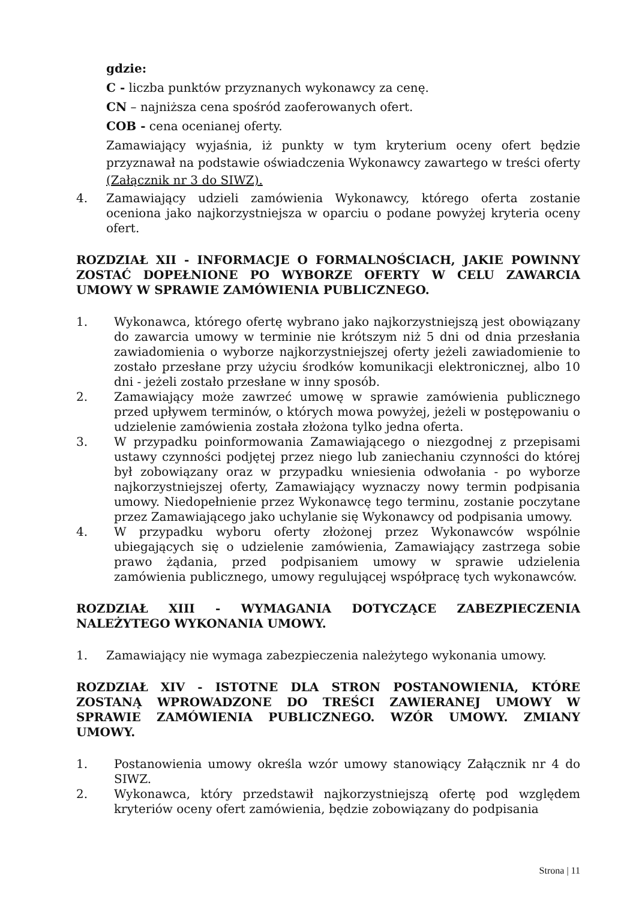gdzie:
C - liczba punktów przyznanych wykonawcy za cenę.
CN – najniższa cena spośród zaoferowanych ofert.
COB - cena ocenianej oferty.
Zamawiający wyjaśnia, iż punkty w tym kryterium oceny ofert będzie przyznawał na podstawie oświadczenia Wykonawcy zawartego w treści oferty (Załącznik nr 3 do SIWZ).
4. Zamawiający udzieli zamówienia Wykonawcy, którego oferta zostanie oceniona jako najkorzystniejsza w oparciu o podane powyżej kryteria oceny ofert.
ROZDZIAŁ XII - INFORMACJE O FORMALNOŚCIACH, JAKIE POWINNY ZOSTAĆ DOPEŁNIONE PO WYBORZE OFERTY W CELU ZAWARCIA UMOWY W SPRAWIE ZAMÓWIENIA PUBLICZNEGO.
1. Wykonawca, którego ofertę wybrano jako najkorzystniejszą jest obowiązany do zawarcia umowy w terminie nie krótszym niż 5 dni od dnia przesłania zawiadomienia o wyborze najkorzystniejszej oferty jeżeli zawiadomienie to zostało przesłane przy użyciu środków komunikacji elektronicznej, albo 10 dni - jeżeli zostało przesłane w inny sposób.
2. Zamawiający może zawrzeć umowę w sprawie zamówienia publicznego przed upływem terminów, o których mowa powyżej, jeżeli w postępowaniu o udzielenie zamówienia została złożona tylko jedna oferta.
3. W przypadku poinformowania Zamawiającego o niezgodnej z przepisami ustawy czynności podjętej przez niego lub zaniechaniu czynności do której był zobowiązany oraz w przypadku wniesienia odwołania - po wyborze najkorzystniejszej oferty, Zamawiający wyznaczy nowy termin podpisania umowy. Niedopełnienie przez Wykonawcę tego terminu, zostanie poczytane przez Zamawiającego jako uchylanie się Wykonawcy od podpisania umowy.
4. W przypadku wyboru oferty złożonej przez Wykonawców wspólnie ubiegających się o udzielenie zamówienia, Zamawiający zastrzega sobie prawo żądania, przed podpisaniem umowy w sprawie udzielenia zamówienia publicznego, umowy regulującej współpracę tych wykonawców.
ROZDZIAŁ XIII - WYMAGANIA DOTYCZĄCE ZABEZPIECZENIA NALEŻYTEGO WYKONANIA UMOWY.
1. Zamawiający nie wymaga zabezpieczenia należytego wykonania umowy.
ROZDZIAŁ XIV - ISTOTNE DLA STRON POSTANOWIENIA, KTÓRE ZOSTANĄ WPROWADZONE DO TREŚCI ZAWIERANEJ UMOWY W SPRAWIE ZAMÓWIENIA PUBLICZNEGO. WZÓR UMOWY. ZMIANY UMOWY.
1. Postanowienia umowy określa wzór umowy stanowiący Załącznik nr 4 do SIWZ.
2. Wykonawca, który przedstawił najkorzystniejszą ofertę pod względem kryteriów oceny ofert zamówienia, będzie zobowiązany do podpisania
Strona | 11